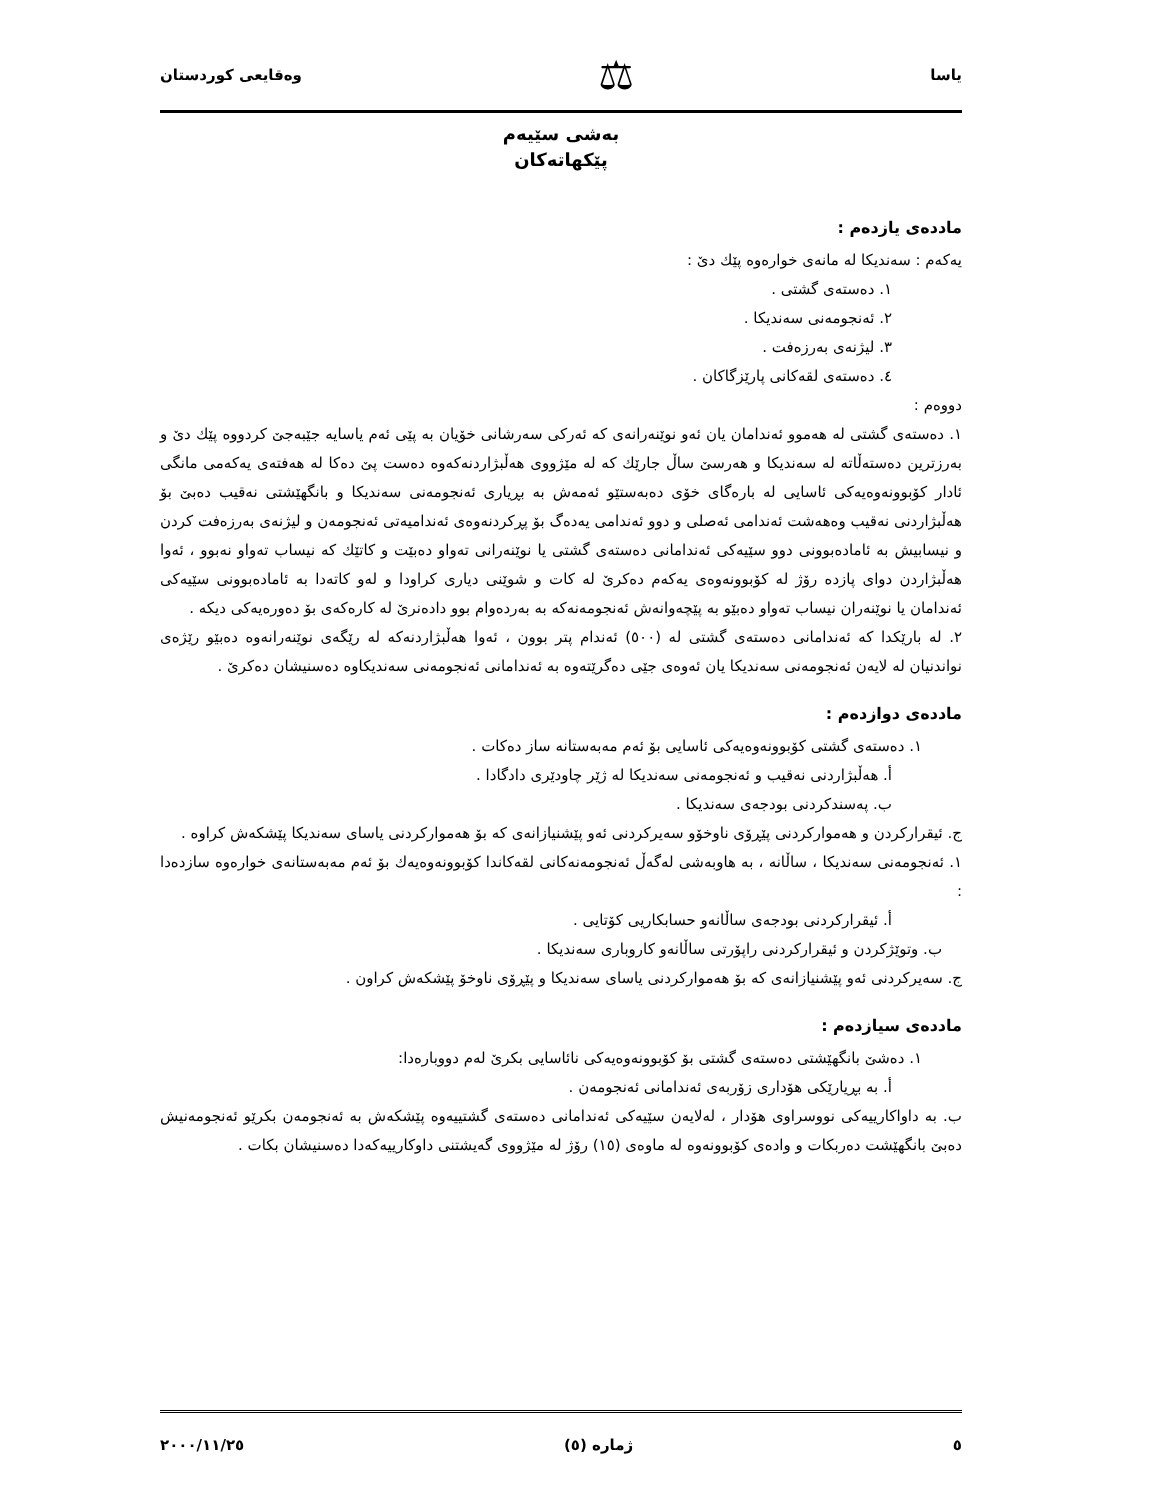یاسا ⚖ وەقایعی كوردستان
بەشی سێیەم
پێكهاتەكان
ماددەی یازدەم :
یەكەم : سەندیكا لە مانەی خوارەوە پێك دێ :
١. دەستەی گشتی .
٢. ئەنجومەنی سەندیكا .
٣. لیژنەی بەرزەفت .
٤. دەستەی لقەكانی پارێزگاكان .
دووەم :
١. دەستەی گشتی لە هەموو ئەندامان یان ئەو نوێنەرانەی كە ئەركی سەرشانی خۆیان بە پێی ئەم یاسایە جێبەجێ كردووە پێك دێ و بەرزترین دەستەڵاتە لە سەندیكا و هەرسێ ساڵ جارێك كە لە مێژووی هەڵبژاردنەكەوە دەست پێ دەكا لە هەفتەی یەكەمی مانگی ئادار كۆبوونەوەیەكی ئاسایی لە بارەگای خۆی دەبەستێو ئەمەش بە بڕیاری ئەنجومەنی سەندیكا و بانگهێشتی نەقیب دەبێ بۆ هەڵبژاردنی نەقیب وەهەشت ئەندامی ئەصلی و دوو ئەندامی یەدەگ بۆ پڕكردنەوەی ئەندامیەتی ئەنجومەن و لیژنەی بەرزەفت كردن و نیسابیش بە ئامادەبوونی دوو سێیەكی ئەندامانی دەستەی گشتی یا نوێنەرانی تەواو دەبێت و كاتێك كە نیساب تەواو نەبوو ، ئەوا هەڵبژاردن دوای پازدە رۆژ لە كۆبوونەوەی یەكەم دەكرێ لە كات و شوێنی دیاری كراودا و لەو كاتەدا بە ئامادەبوونی سێیەكی ئەندامان یا نوێنەران نیساب تەواو دەبێو بە پێچەوانەش ئەنجومەنەكە بە بەردەوام بوو دادەنرێ لە كارەكەی بۆ دەورەیەكی دیكە .
٢. لە بارێكدا كە ئەندامانی دەستەی گشتی لە (٥٠٠) ئەندام پتر بوون ، ئەوا هەڵبژاردنەكە لە رێگەی نوێنەرانەوە دەبێو رێژەی نواندنیان لە لایەن ئەنجومەنی سەندیكا یان ئەوەی جێی دەگرێتەوە بە ئەندامانی ئەنجومەنی سەندیكاوە دەسنیشان دەكرێ .
ماددەی دوازدەم :
١. دەستەی گشتی كۆبوونەوەیەكی ئاسایی بۆ ئەم مەبەستانە ساز دەكات .
أ. هەڵبژاردنی نەقیب و ئەنجومەنی سەندیكا لە ژێر چاودێری دادگادا .
ب. پەسندكردنی بودجەی سەندیكا .
ج. ئیقراركردن و هەمواركردنی پێڕۆی ناوخۆو سەیركردنی ئەو پێشنیازانەی كە بۆ هەمواركردنی یاسای سەندیكا پێشكەش كراوە .
١. ئەنجومەنی سەندیكا ، ساڵانە ، بە هاوبەشی لەگەڵ ئەنجومەنەكانی لقەكاندا كۆبوونەوەیەك بۆ ئەم مەبەستانەی خوارەوە سازدەدا :
أ. ئیقراركردنی بودجەی ساڵانەو حسابكاریی كۆتایی .
ب. وتوێژكردن و ئیقراركردنی راپۆرتی ساڵانەو كاروباری سەندیكا .
ج. سەیركردنی ئەو پێشنیازانەی كە بۆ هەمواركردنی یاسای سەندیكا و پێڕۆی ناوخۆ پێشكەش كراون .
ماددەی سیازدەم :
١. دەشێ بانگهێشتی دەستەی گشتی بۆ كۆبوونەوەیەكی نائاسایی بكرێ لەم دووبارەدا:
أ. بە بڕیارێكی هۆداری زۆربەی ئەندامانی ئەنجومەن .
ب. بە داواكارییەكی نووسراوی هۆدار ، لەلایەن سێیەكی ئەندامانی دەستەی گشتییەوە پێشكەش بە ئەنجومەن بكرێو ئەنجومەنیش دەبێ بانگهێشت دەربكات و وادەی كۆبوونەوە لە ماوەی (١٥) رۆژ لە مێژووی گەیشتنی داوكارییەكەدا دەسنیشان بكات .
٥ ژمارە (٥) ٢٠٠٠/١١/٢٥